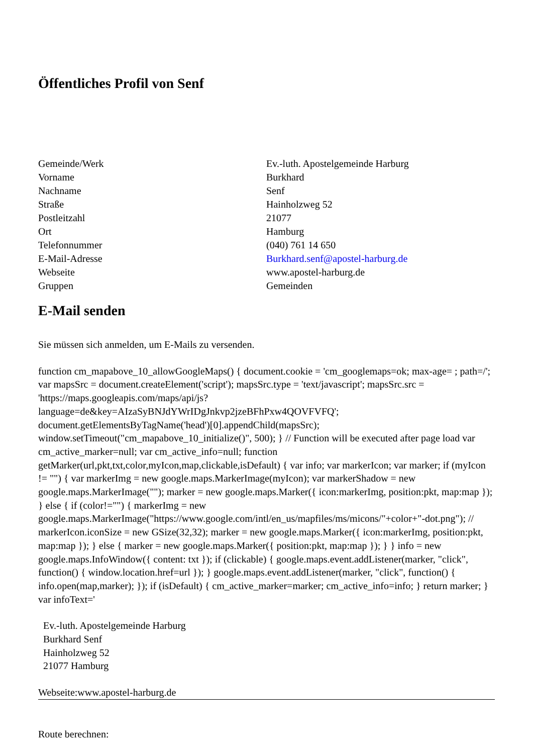Öffentliches Profil von Senf
| Gemeinde/Werk | Ev.-luth. Apostelgemeinde Harburg |
| Vorname | Burkhard |
| Nachname | Senf |
| Straße | Hainholzweg 52 |
| Postleitzahl | 21077 |
| Ort | Hamburg |
| Telefonnummer | (040) 761 14 650 |
| E-Mail-Adresse | Burkhard.senf@apostel-harburg.de |
| Webseite | www.apostel-harburg.de |
| Gruppen | Gemeinden |
E-Mail senden
Sie müssen sich anmelden, um E-Mails zu versenden.
function cm_mapabove_10_allowGoogleMaps() { document.cookie = 'cm_googlemaps=ok; max-age= ; path=/'; var mapsSrc = document.createElement('script'); mapsSrc.type = 'text/javascript'; mapsSrc.src = 'https://maps.googleapis.com/maps/api/js?language=de&key=AIzaSyBNJdYWrIDgJnkvp2jzeBFhPxw4QOVFVFQ'; document.getElementsByTagName('head')[0].appendChild(mapsSrc); window.setTimeout("cm_mapabove_10_initialize()", 500); } // Function will be executed after page load var cm_active_marker=null; var cm_active_info=null; function getMarker(url,pkt,txt,color,myIcon,map,clickable,isDefault) { var info; var markerIcon; var marker; if (myIcon != "") { var markerImg = new google.maps.MarkerImage(myIcon); var markerShadow = new google.maps.MarkerImage(""); marker = new google.maps.Marker({ icon:markerImg, position:pkt, map:map }); } else { if (color!="") { markerImg = new google.maps.MarkerImage("https://www.google.com/intl/en_us/mapfiles/ms/micons/"+color+"-dot.png"); // markerIcon.iconSize = new GSize(32,32); marker = new google.maps.Marker({ icon:markerImg, position:pkt, map:map }); } else { marker = new google.maps.Marker({ position:pkt, map:map }); } } info = new google.maps.InfoWindow({ content: txt }); if (clickable) { google.maps.event.addListener(marker, "click", function() { window.location.href=url }); } google.maps.event.addListener(marker, "click", function() { info.open(map,marker); }); if (isDefault) { cm_active_marker=marker; cm_active_info=info; } return marker; } var infoText='
Ev.-luth. Apostelgemeinde Harburg
Burkhard Senf
Hainholzweg 52
21077 Hamburg
Webseite:www.apostel-harburg.de
Route berechnen: